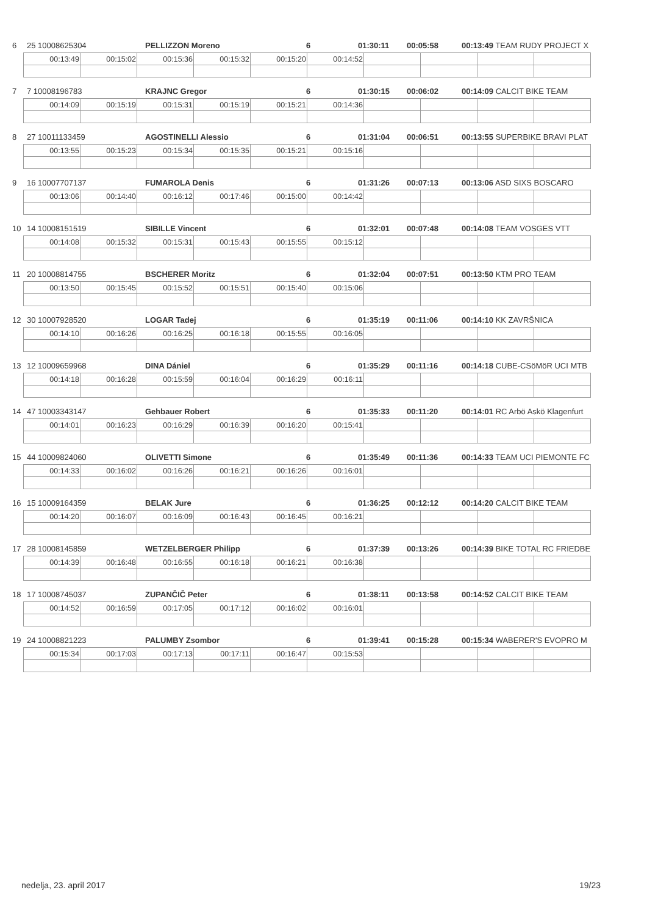6 25 10008625304
nedelja, 23. april 2017 19/23
6 25 10008625304 PELLIZZON Moreno 6 01:30:11 00:05:58 00:13:49 TEAM RUDY PROJECT X
| 00:13:49 | 00:15:02 | 00:15:36 | 00:15:32 | 00:15:20 | 00:14:52 | | | | |
7 7 10008196783 KRAJNC Gregor 6 01:30:15 00:06:02 00:14:09 CALCIT BIKE TEAM
| 00:14:09 | 00:15:19 | 00:15:31 | 00:15:19 | 00:15:21 | 00:14:36 | | | | |
8 27 10011133459 AGOSTINELLI Alessio 6 01:31:04 00:06:51 00:13:55 SUPERBIKE BRAVI PLAT
| 00:13:55 | 00:15:23 | 00:15:34 | 00:15:35 | 00:15:21 | 00:15:16 | | | | |
9 16 10007707137 FUMAROLA Denis 6 01:31:26 00:07:13 00:13:06 ASD SIXS BOSCARO
| 00:13:06 | 00:14:40 | 00:16:12 | 00:17:46 | 00:15:00 | 00:14:42 | | | | |
10 14 10008151519 SIBILLE Vincent 6 01:32:01 00:07:48 00:14:08 TEAM VOSGES VTT
| 00:14:08 | 00:15:32 | 00:15:31 | 00:15:43 | 00:15:55 | 00:15:12 | | | | |
11 20 10008814755 BSCHERER Moritz 6 01:32:04 00:07:51 00:13:50 KTM PRO TEAM
| 00:13:50 | 00:15:45 | 00:15:52 | 00:15:51 | 00:15:40 | 00:15:06 | | | | |
12 30 10007928520 LOGAR Tadej 6 01:35:19 00:11:06 00:14:10 KK ZAVRŠNICA
| 00:14:10 | 00:16:26 | 00:16:25 | 00:16:18 | 00:15:55 | 00:16:05 | | | | |
13 12 10009659968 DINA Dániel 6 01:35:29 00:11:16 00:14:18 CUBE-CSöMöR UCI MTB
| 00:14:18 | 00:16:28 | 00:15:59 | 00:16:04 | 00:16:29 | 00:16:11 | | | | |
14 47 10003343147 Gehbauer Robert 6 01:35:33 00:11:20 00:14:01 RC Arbö Askö Klagenfurt
| 00:14:01 | 00:16:23 | 00:16:29 | 00:16:39 | 00:16:20 | 00:15:41 | | | | |
15 44 10009824060 OLIVETTI Simone 6 01:35:49 00:11:36 00:14:33 TEAM UCI PIEMONTE FC
| 00:14:33 | 00:16:02 | 00:16:26 | 00:16:21 | 00:16:26 | 00:16:01 | | | | |
16 15 10009164359 BELAK Jure 6 01:36:25 00:12:12 00:14:20 CALCIT BIKE TEAM
| 00:14:20 | 00:16:07 | 00:16:09 | 00:16:43 | 00:16:45 | 00:16:21 | | | | |
17 28 10008145859 WETZELBERGER Philipp 6 01:37:39 00:13:26 00:14:39 BIKE TOTAL RC FRIEDBE
| 00:14:39 | 00:16:48 | 00:16:55 | 00:16:18 | 00:16:21 | 00:16:38 | | | | |
18 17 10008745037 ZUPANČIČ Peter 6 01:38:11 00:13:58 00:14:52 CALCIT BIKE TEAM
| 00:14:52 | 00:16:59 | 00:17:05 | 00:17:12 | 00:16:02 | 00:16:01 | | | | |
19 24 10008821223 PALUMBY Zsombor 6 01:39:41 00:15:28 00:15:34 WABERER'S EVOPRO M
| 00:15:34 | 00:17:03 | 00:17:13 | 00:17:11 | 00:16:47 | 00:15:53 | | | | |